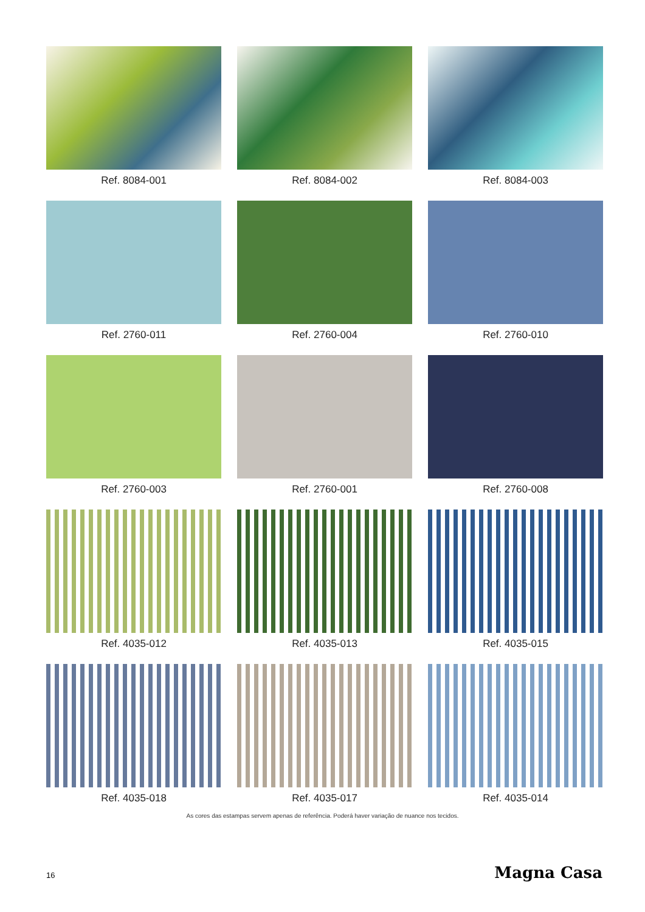Ref. 8084-001
Ref. 8084-002
Ref. 8084-003
Ref. 2760-011
Ref. 2760-004
Ref. 2760-010
Ref. 2760-003
Ref. 2760-001
Ref. 2760-008
Ref. 4035-012
Ref. 4035-013
Ref. 4035-015
Ref. 4035-018
Ref. 4035-017
Ref. 4035-014
As cores das estampas servem apenas de referência. Poderá haver variação de nuance nos tecidos.
16 Magna Casa